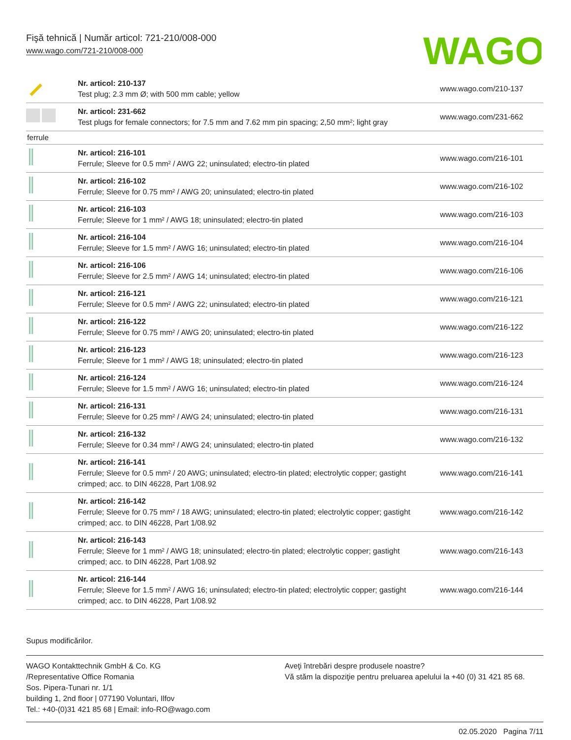Fişă tehnică | Număr articol: 721-210/008-000
www.wago.com/721-210/008-000
WAGO
| | Nr. articol: 210-137 Test plug; 2.3 mm Ø; with 500 mm cable; yellow | www.wago.com/210-137 |
| | Nr. articol: 231-662 Test plugs for female connectors; for 7.5 mm and 7.62 mm pin spacing; 2,50 mm²; light gray | www.wago.com/231-662 |
| ferrule | | |
| | Nr. articol: 216-101 Ferrule; Sleeve for 0.5 mm² / AWG 22; uninsulated; electro-tin plated | www.wago.com/216-101 |
| | Nr. articol: 216-102 Ferrule; Sleeve for 0.75 mm² / AWG 20; uninsulated; electro-tin plated | www.wago.com/216-102 |
| | Nr. articol: 216-103 Ferrule; Sleeve for 1 mm² / AWG 18; uninsulated; electro-tin plated | www.wago.com/216-103 |
| | Nr. articol: 216-104 Ferrule; Sleeve for 1.5 mm² / AWG 16; uninsulated; electro-tin plated | www.wago.com/216-104 |
| | Nr. articol: 216-106 Ferrule; Sleeve for 2.5 mm² / AWG 14; uninsulated; electro-tin plated | www.wago.com/216-106 |
| | Nr. articol: 216-121 Ferrule; Sleeve for 0.5 mm² / AWG 22; uninsulated; electro-tin plated | www.wago.com/216-121 |
| | Nr. articol: 216-122 Ferrule; Sleeve for 0.75 mm² / AWG 20; uninsulated; electro-tin plated | www.wago.com/216-122 |
| | Nr. articol: 216-123 Ferrule; Sleeve for 1 mm² / AWG 18; uninsulated; electro-tin plated | www.wago.com/216-123 |
| | Nr. articol: 216-124 Ferrule; Sleeve for 1.5 mm² / AWG 16; uninsulated; electro-tin plated | www.wago.com/216-124 |
| | Nr. articol: 216-131 Ferrule; Sleeve for 0.25 mm² / AWG 24; uninsulated; electro-tin plated | www.wago.com/216-131 |
| | Nr. articol: 216-132 Ferrule; Sleeve for 0.34 mm² / AWG 24; uninsulated; electro-tin plated | www.wago.com/216-132 |
| | Nr. articol: 216-141 Ferrule; Sleeve for 0.5 mm² / 20 AWG; uninsulated; electro-tin plated; electrolytic copper; gastight crimped; acc. to DIN 46228, Part 1/08.92 | www.wago.com/216-141 |
| | Nr. articol: 216-142 Ferrule; Sleeve for 0.75 mm² / 18 AWG; uninsulated; electro-tin plated; electrolytic copper; gastight crimped; acc. to DIN 46228, Part 1/08.92 | www.wago.com/216-142 |
| | Nr. articol: 216-143 Ferrule; Sleeve for 1 mm² / AWG 18; uninsulated; electro-tin plated; electrolytic copper; gastight crimped; acc. to DIN 46228, Part 1/08.92 | www.wago.com/216-143 |
| | Nr. articol: 216-144 Ferrule; Sleeve for 1.5 mm² / AWG 16; uninsulated; electro-tin plated; electrolytic copper; gastight crimped; acc. to DIN 46228, Part 1/08.92 | www.wago.com/216-144 |
Supus modificărilor.
WAGO Kontakttechnik GmbH & Co. KG
/Representative Office Romania
Sos. Pipera-Tunari nr. 1/1
building 1, 2nd floor | 077190 Voluntari, Ilfov
Tel.: +40-(0)31 421 85 68 | Email: info-RO@wago.com
Aveţi întrebări despre produsele noastre?
Vă stăm la dispoziţie pentru preluarea apelului la +40 (0) 31 421 85 68.
02.05.2020 Pagina 7/11